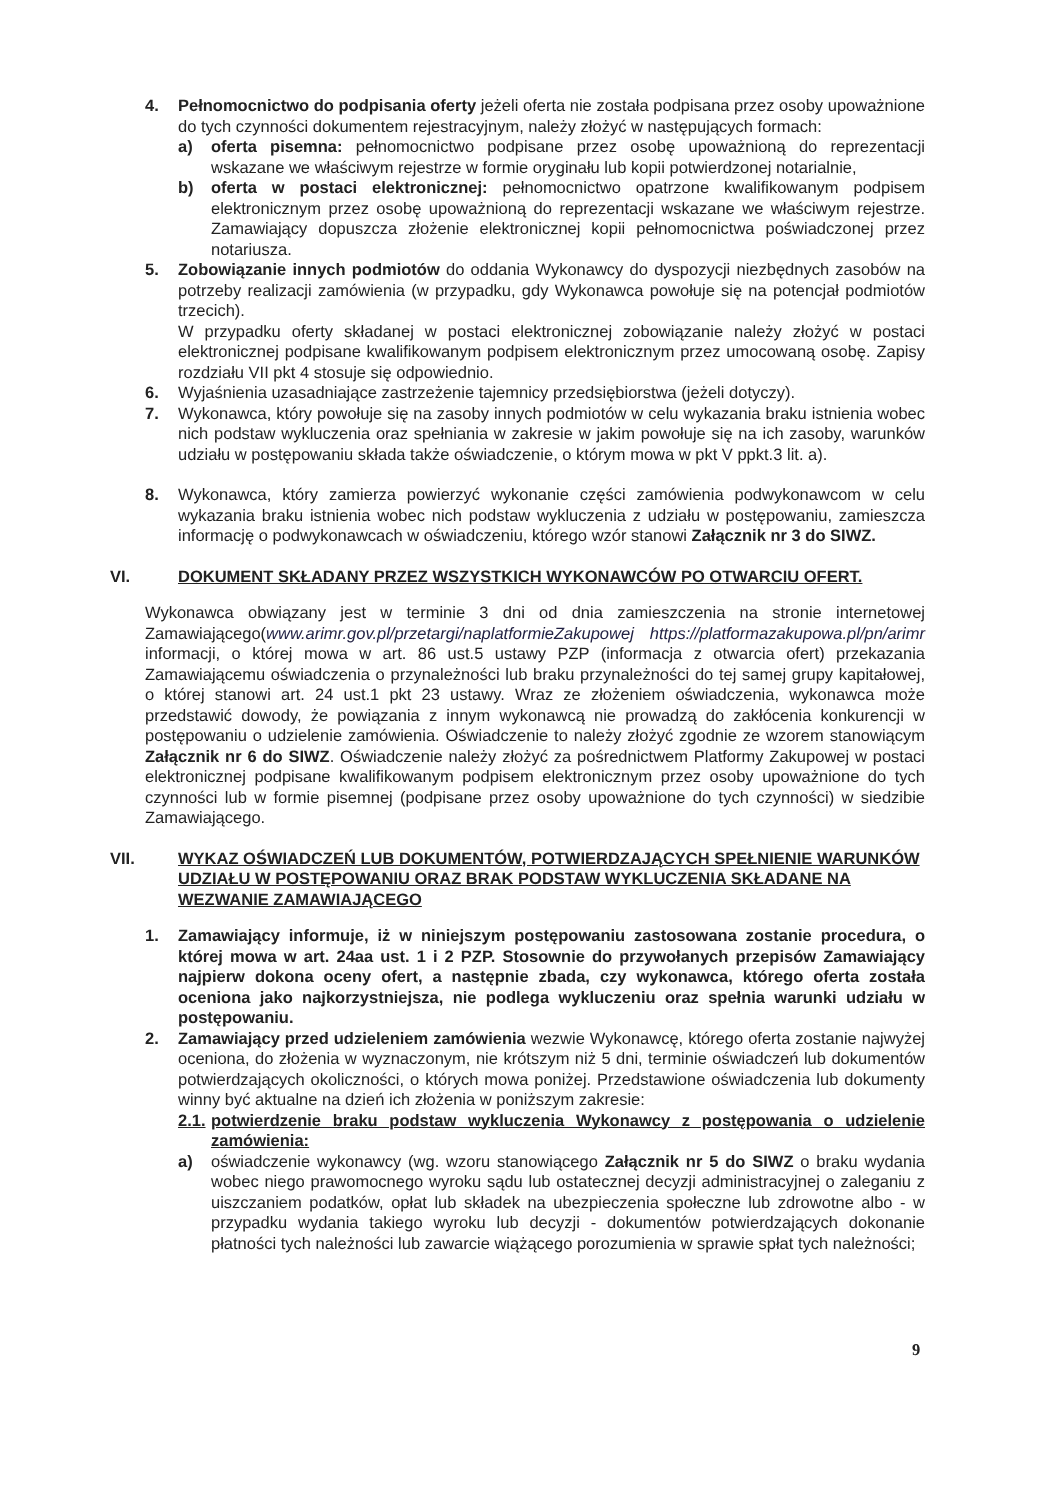4. Pełnomocnictwo do podpisania oferty jeżeli oferta nie została podpisana przez osoby upoważnione do tych czynności dokumentem rejestracyjnym, należy złożyć w następujących formach:
a) oferta pisemna: pełnomocnictwo podpisane przez osobę upoważnioną do reprezentacji wskazane we właściwym rejestrze w formie oryginału lub kopii potwierdzonej notarialnie,
b) oferta w postaci elektronicznej: pełnomocnictwo opatrzone kwalifikowanym podpisem elektronicznym przez osobę upoważnioną do reprezentacji wskazane we właściwym rejestrze. Zamawiający dopuszcza złożenie elektronicznej kopii pełnomocnictwa poświadczonej przez notariusza.
5. Zobowiązanie innych podmiotów do oddania Wykonawcy do dyspozycji niezbędnych zasobów na potrzeby realizacji zamówienia (w przypadku, gdy Wykonawca powołuje się na potencjał podmiotów trzecich).
W przypadku oferty składanej w postaci elektronicznej zobowiązanie należy złożyć w postaci elektronicznej podpisane kwalifikowanym podpisem elektronicznym przez umocowaną osobę. Zapisy rozdziału VII pkt 4 stosuje się odpowiednio.
6. Wyjaśnienia uzasadniające zastrzeżenie tajemnicy przedsiębiorstwa (jeżeli dotyczy).
7. Wykonawca, który powołuje się na zasoby innych podmiotów w celu wykazania braku istnienia wobec nich podstaw wykluczenia oraz spełniania w zakresie w jakim powołuje się na ich zasoby, warunków udziału w postępowaniu składa także oświadczenie, o którym mowa w pkt V ppkt.3 lit. a).
8. Wykonawca, który zamierza powierzyć wykonanie części zamówienia podwykonawcom w celu wykazania braku istnienia wobec nich podstaw wykluczenia z udziału w postępowaniu, zamieszcza informację o podwykonawcach w oświadczeniu, którego wzór stanowi Załącznik nr 3 do SIWZ.
VI. DOKUMENT SKŁADANY PRZEZ WSZYSTKICH WYKONAWCÓW PO OTWARCIU OFERT.
Wykonawca obwiązany jest w terminie 3 dni od dnia zamieszczenia na stronie internetowej Zamawiającego(www.arimr.gov.pl/przetargi/naplatformieZakupowej https://platformazakupowa.pl/pn/arimr informacji, o której mowa w art. 86 ust.5 ustawy PZP (informacja z otwarcia ofert) przekazania Zamawiającemu oświadczenia o przynależności lub braku przynależności do tej samej grupy kapitałowej, o której stanowi art. 24 ust.1 pkt 23 ustawy. Wraz ze złożeniem oświadczenia, wykonawca może przedstawić dowody, że powiązania z innym wykonawcą nie prowadzą do zakłócenia konkurencji w postępowaniu o udzielenie zamówienia. Oświadczenie to należy złożyć zgodnie ze wzorem stanowiącym Załącznik nr 6 do SIWZ. Oświadczenie należy złożyć za pośrednictwem Platformy Zakupowej w postaci elektronicznej podpisane kwalifikowanym podpisem elektronicznym przez osoby upoważnione do tych czynności lub w formie pisemnej (podpisane przez osoby upoważnione do tych czynności) w siedzibie Zamawiającego.
VII. WYKAZ OŚWIADCZEŃ LUB DOKUMENTÓW, POTWIERDZAJĄCYCH SPEŁNIENIE WARUNKÓW UDZIAŁU W POSTĘPOWANIU ORAZ BRAK PODSTAW WYKLUCZENIA SKŁADANE NA WEZWANIE ZAMAWIAJĄCEGO
1. Zamawiający informuje, iż w niniejszym postępowaniu zastosowana zostanie procedura, o której mowa w art. 24aa ust. 1 i 2 PZP. Stosownie do przywołanych przepisów Zamawiający najpierw dokona oceny ofert, a następnie zbada, czy wykonawca, którego oferta została oceniona jako najkorzystniejsza, nie podlega wykluczeniu oraz spełnia warunki udziału w postępowaniu.
2. Zamawiający przed udzieleniem zamówienia wezwie Wykonawcę, którego oferta zostanie najwyżej oceniona, do złożenia w wyznaczonym, nie krótszym niż 5 dni, terminie oświadczeń lub dokumentów potwierdzających okoliczności, o których mowa poniżej. Przedstawione oświadczenia lub dokumenty winny być aktualne na dzień ich złożenia w poniższym zakresie:
2.1.
potwierdzenie braku podstaw wykluczenia Wykonawcy z postępowania o udzielenie zamówienia:
a) oświadczenie wykonawcy (wg. wzoru stanowiącego Załącznik nr 5 do SIWZ o braku wydania wobec niego prawomocnego wyroku sądu lub ostatecznej decyzji administracyjnej o zaleganiu z uiszczaniem podatków, opłat lub składek na ubezpieczenia społeczne lub zdrowotne albo - w przypadku wydania takiego wyroku lub decyzji - dokumentów potwierdzających dokonanie płatności tych należności lub zawarcie wiążącego porozumienia w sprawie spłat tych należności;
9